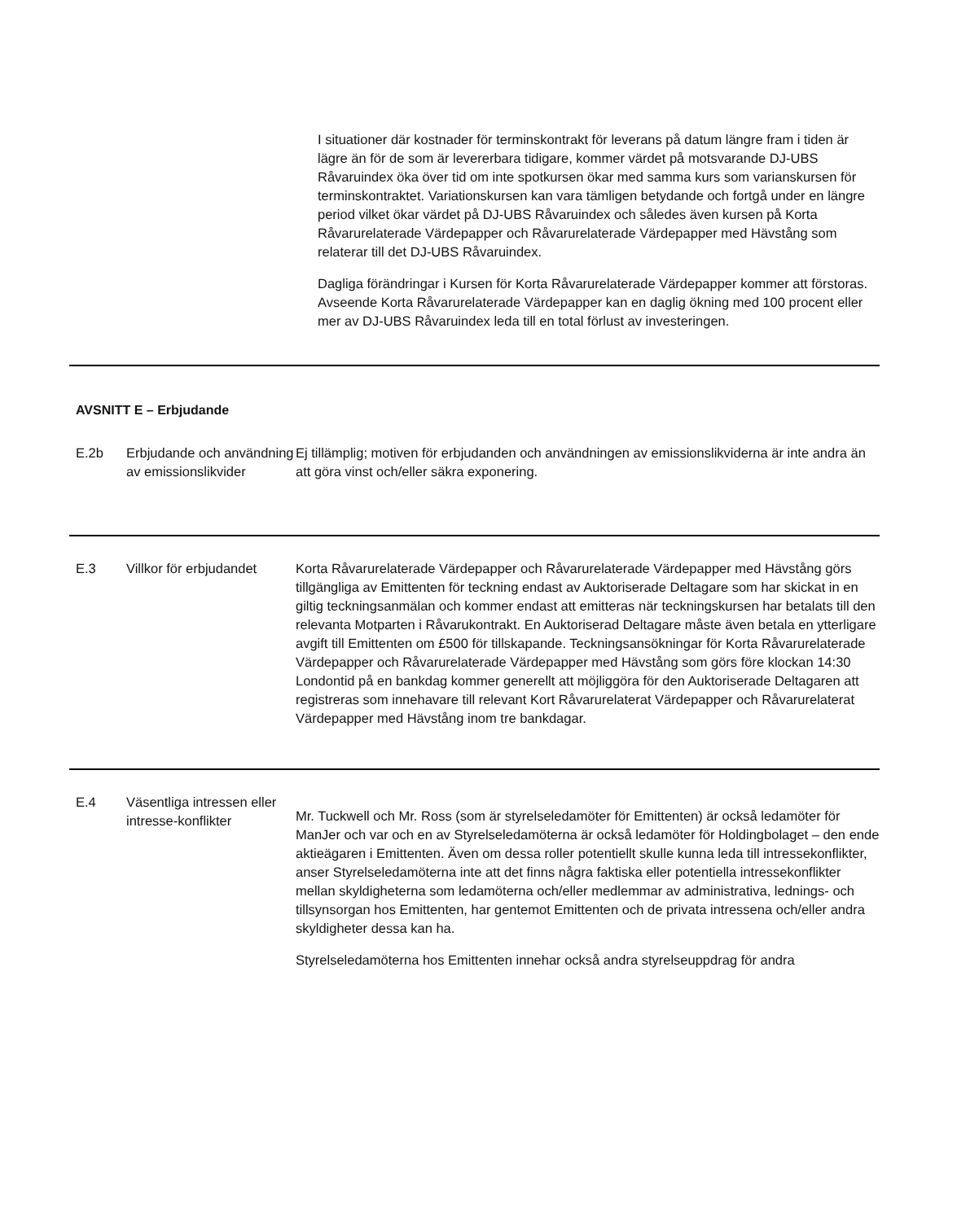I situationer där kostnader för terminskontrakt för leverans på datum längre fram i tiden är lägre än för de som är levererbara tidigare, kommer värdet på motsvarande DJ-UBS Råvaruindex öka över tid om inte spotkursen ökar med samma kurs som varianskursen för terminskontraktet. Variationskursen kan vara tämligen betydande och fortgå under en längre period vilket ökar värdet på DJ-UBS Råvaruindex och således även kursen på Korta Råvarurelaterade Värdepapper och Råvarurelaterade Värdepapper med Hävstång som relaterar till det DJ-UBS Råvaruindex.
Dagliga förändringar i Kursen för Korta Råvarurelaterade Värdepapper kommer att förstoras. Avseende Korta Råvarurelaterade Värdepapper kan en daglig ökning med 100 procent eller mer av DJ-UBS Råvaruindex leda till en total förlust av investeringen.
AVSNITT E – Erbjudande
| E.2b | Erbjudande och användning av emissionslikvider | Ej tillämplig; motiven för erbjudanden och användningen av emissionslikviderna är inte andra än att göra vinst och/eller säkra exponering. |
| E.3 | Villkor för erbjudandet | Korta Råvarurelaterade Värdepapper och Råvarurelaterade Värdepapper med Hävstång görs tillgängliga av Emittenten för teckning endast av Auktoriserade Deltagare som har skickat in en giltig teckningsanmälan och kommer endast att emitteras när teckningskursen har betalats till den relevanta Motparten i Råvarukontrakt. En Auktoriserad Deltagare måste även betala en ytterligare avgift till Emittenten om £500 för tillskapande. Teckningsansökningar för Korta Råvarurelaterade Värdepapper och Råvarurelaterade Värdepapper med Hävstång som görs före klockan 14:30 Londontid på en bankdag kommer generellt att möjliggöra för den Auktoriserade Deltagaren att registreras som innehavare till relevant Kort Råvarurelaterat Värdepapper och Råvarurelaterat Värdepapper med Hävstång inom tre bankdagar. |
| E.4 | Väsentliga intressen eller intresse-konflikter | Mr. Tuckwell och Mr. Ross (som är styrelseledamöter för Emittenten) är också ledamöter för ManJer och var och en av Styrelseledamöterna är också ledamöter för Holdingbolaget – den ende aktieägaren i Emittenten. Även om dessa roller potentiellt skulle kunna leda till intressekonflikter, anser Styrelseledamöterna inte att det finns några faktiska eller potentiella intressekonflikter mellan skyldigheterna som ledamöterna och/eller medlemmar av administrativa, lednings- och tillsynsorgan hos Emittenten, har gentemot Emittenten och de privata intressena och/eller andra skyldigheter dessa kan ha. Styrelseledamöterna hos Emittenten innehar också andra styrelseuppdrag för andra |